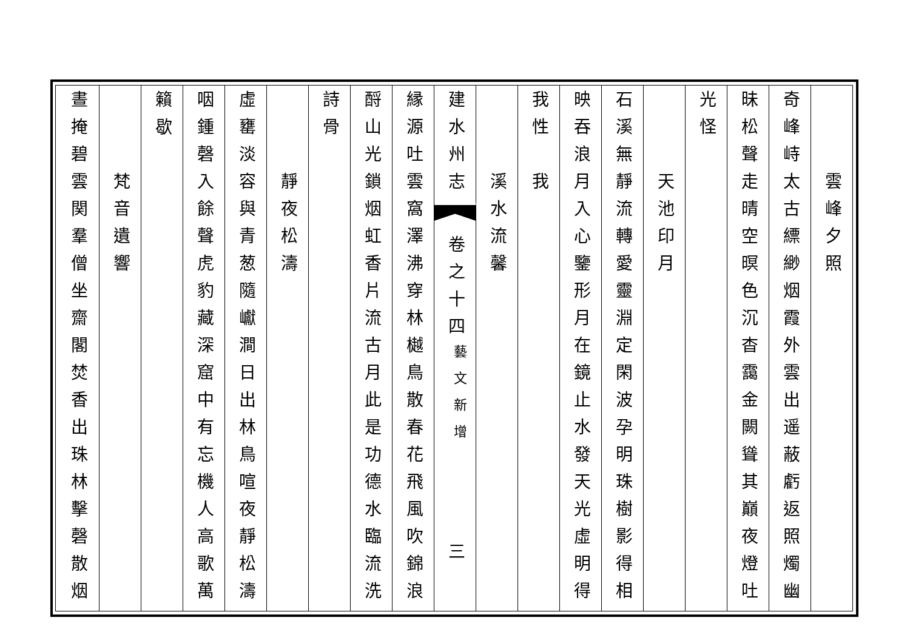雲峰夕照
奇峰峙太古縹緲烟霞外雲出遥蔽虧返照燭幽
昧松聲走晴空暝色沉杳靄金闕聳其巔夜燈吐
光怪
天池印月
石溪無靜流轉愛靈淵定閑波孕明珠樹影得相
映吞浪月入心鑒形月在鏡止水發天光虛明得
我性
我
溪水流馨
建水州志
卷之十四
藝文新增
三
縁源吐雲窩澤沸穿林樾鳥散春花飛風吹錦浪
酹山光鎖烟虹香片流古月此是功德水臨流洗
詩骨
靜夜松濤
虛罋淡容與青葱隨巘澗日出林鳥喧夜靜松濤
咽鍾磬入餘聲虎豹藏深窟中有忘機人高歌萬
籟歇
梵音遺響
晝掩碧雲関羣僧坐齋閣焚香出珠林擊磬散烟